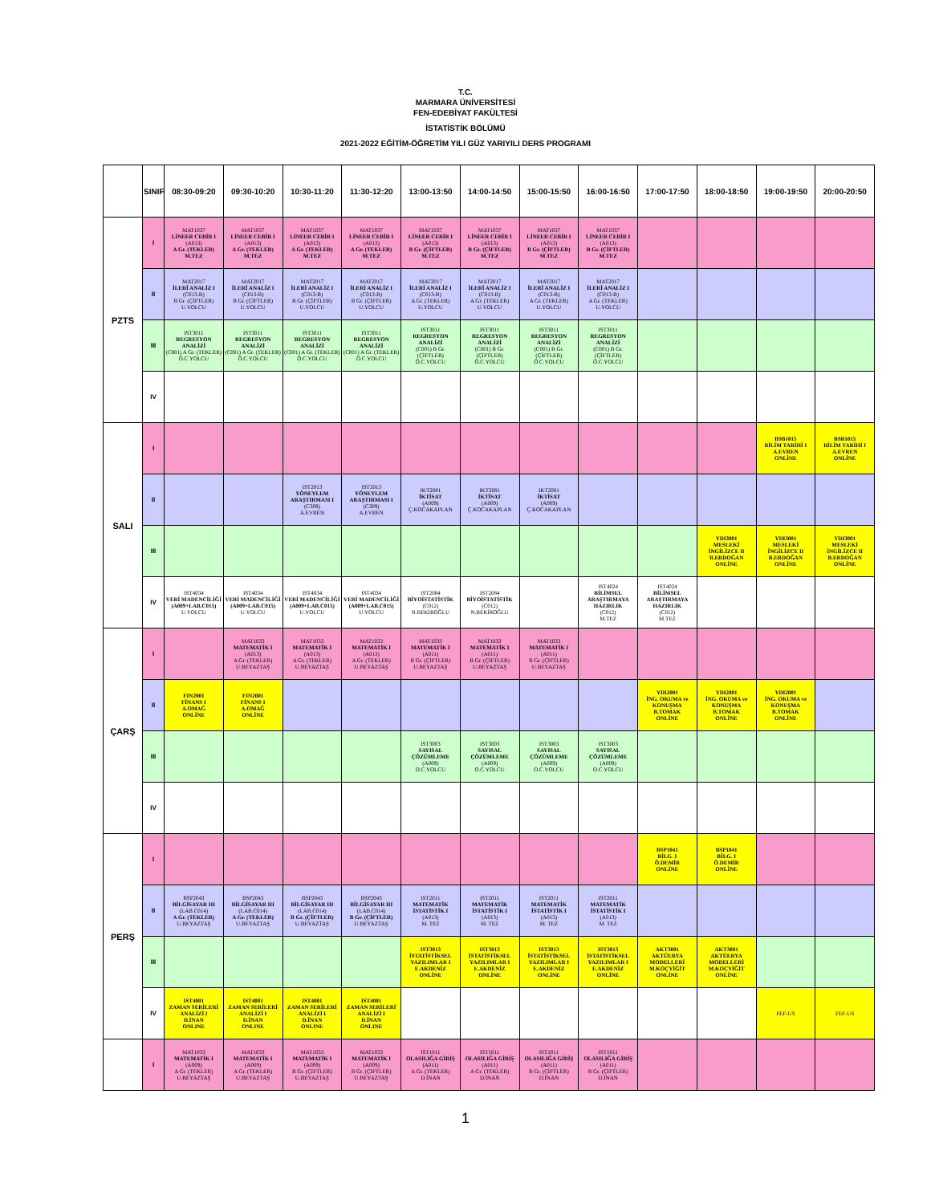T.C.
MARMARA ÜNİVERSİTESİ
FEN-EDEBİYAT FAKÜLTESİ
İSTATİSTİK BÖLÜMÜ
2021-2022 EĞİTİM-ÖĞRETİM YILI GÜZ YARIYILI DERS PROGRAMI
| | SINIF | 08:30-09:20 | 09:30-10:20 | 10:30-11:20 | 11:30-12:20 | 13:00-13:50 | 14:00-14:50 | 15:00-15:50 | 16:00-16:50 | 17:00-17:50 | 18:00-18:50 | 19:00-19:50 | 20:00-20:50 |
| --- | --- | --- | --- | --- | --- | --- | --- | --- | --- | --- | --- | --- | --- |
| PZTS | I | MAT1037 LİNEER CEBİR I (A013) A Gr. (TEKLER) M.TEZ | MAT1037 LİNEER CEBİR I (A013) A Gr. (TEKLER) M.TEZ | MAT1037 LİNEER CEBİR I (A013) A Gr. (TEKLER) M.TEZ | MAT1037 LİNEER CEBİR I (A013) A Gr. (TEKLER) M.TEZ | MAT1037 LİNEER CEBİR I (A013) B Gr. (ÇİFTLER) M.TEZ | MAT1037 LİNEER CEBİR I (A013) B Gr. (ÇİFTLER) M.TEZ | MAT1037 LİNEER CEBİR I (A013) B Gr. (ÇİFTLER) M.TEZ | MAT1037 LİNEER CEBİR I (A013) B Gr. (ÇİFTLER) M.TEZ | | | | |
| | II | MAT2017 İLERİ ANALİZ I (C013-B) B Gr. (ÇİFTLER) U.YOLCU | MAT2017 İLERİ ANALİZ I (C013-B) B Gr. (ÇİFTLER) U.YOLCU | MAT2017 İLERİ ANALİZ I (C013-B) B Gr. (ÇİFTLER) U.YOLCU | MAT2017 İLERİ ANALİZ I (C013-B) B Gr. (ÇİFTLER) U.YOLCU | MAT2017 İLERİ ANALİZ I (C013-B) A Gr. (TEKLER) U.YOLCU | MAT2017 İLERİ ANALİZ I (C013-B) A Gr. (TEKLER) U.YOLCU | MAT2017 İLERİ ANALİZ I (C013-B) A Gr. (TEKLER) U.YOLCU | MAT2017 İLERİ ANALİZ I (C013-B) A Gr. (TEKLER) U.YOLCU | | | | |
| | III | IST3011 REGRESYON ANALİZİ (C001) A Gr. (TEKLER) Ö.C.YOLCU | IST3011 REGRESYON ANALİZİ (C001) A Gr. (TEKLER) Ö.C.YOLCU | IST3011 REGRESYON ANALİZİ (C001) A Gr. (TEKLER) Ö.C.YOLCU | IST3011 REGRESYON ANALİZİ (C001) A Gr. (TEKLER) Ö.C.YOLCU | IST3011 REGRESYON ANALİZİ (C001) B Gr. (ÇİFTLER) Ö.C.YOLCU | IST3011 REGRESYON ANALİZİ (C001) B Gr. (ÇİFTLER) Ö.C.YOLCU | IST3011 REGRESYON ANALİZİ (C001) B Gr. (ÇİFTLER) Ö.C.YOLCU | IST3011 REGRESYON ANALİZİ (C001) B Gr. (ÇİFTLER) Ö.C.YOLCU | | | | |
| | IV | | | | | | | | | | | | |
| SALI | I | | | | | | | | | | | BSB1015 BİLİM TARİHİ I A.EVREN ONLİNE | BSB1015 BİLİM TARİHİ I A.EVREN ONLİNE |
| | II | | | IST2013 YÖNEYLEM ARAŞTIRMASI I (C309) A.EVREN | IST2013 YÖNEYLEM ARAŞTIRMASI I (C309) A.EVREN | IKT2081 İKTİSAT (A009) Ç.KOCAKAPLAN | IKT2081 İKTİSAT (A009) Ç.KOCAKAPLAN | IKT2081 İKTİSAT (A009) Ç.KOCAKAPLAN | | | | | |
| | III | | | | | | | | | | YDI3001 MESLEKİ İNGİLİZCE II B.ERDOĞAN ONLİNE | YDI3001 MESLEKİ İNGİLİZCE II B.ERDOĞAN ONLİNE | YDI3001 MESLEKİ İNGİLİZCE II B.ERDOĞAN ONLİNE |
| | IV | IST4034 VERİ MADENCİLİĞİ (A009+LAB.C015) U.YOLCU | IST4034 VERİ MADENCİLİĞİ (A009+LAB.C015) U.YOLCU | IST4034 VERİ MADENCİLİĞİ (A009+LAB.C015) U.YOLCU | IST4034 VERİ MADENCİLİĞİ (A009+LAB.C015) U.YOLCU | IST2084 BİYOİSTATİSTİK (C012) N.BEKİROĞLU | IST2084 BİYOİSTATİSTİK (C012) N.BEKİROĞLU | | IST4024 BİLİMSEL ARAŞTIRMAYA HAZIRLIK (C012) M.TEZ | IST4024 BİLİMSEL ARAŞTIRMAYA HAZIRLIK (C012) M.TEZ | | | |
| ÇARŞ | I | | MAT1033 MATEMATİK I (A013) A Gr. (TEKLER) U.BEYAZTAŞ | MAT1033 MATEMATİK I (A013) A Gr. (TEKLER) U.BEYAZTAŞ | MAT1033 MATEMATİK I (A013) A Gr. (TEKLER) U.BEYAZTAŞ | MAT1033 MATEMATİK I (A011) B Gr. (ÇİFTLER) U.BEYAZTAŞ | MAT1033 MATEMATİK I (A011) B Gr. (ÇİFTLER) U.BEYAZTAŞ | MAT1033 MATEMATİK I (A011) B Gr. (ÇİFTLER) U.BEYAZTAŞ | | | | | |
| | II | FIN2001 FİNANS I A.OMAĞ ONLİNE | FIN2001 FİNANS I A.OMAĞ ONLİNE | | | | | | | YDI2001 İNG. OKUMA ve KONUŞMA B.TOMAK ONLİNE | YDI2001 İNG. OKUMA ve KONUŞMA B.TOMAK ONLİNE | YDI2001 İNG. OKUMA ve KONUŞMA B.TOMAK ONLİNE | |
| | III | | | | | IST3003 SAYISAL ÇÖZÜMLEME (A009) O.C.YOLCU | IST3003 SAYISAL ÇÖZÜMLEME (A009) O.C.YOLCU | IST3003 SAYISAL ÇÖZÜMLEME (A009) O.C.YOLCU | IST3003 SAYISAL ÇÖZÜMLEME (A009) O.C.YOLCU | | | | |
| | IV | | | | | | | | | | | | |
| PERŞ | I | | | | | | | | | BSP1041 BİLG. I Ö.DEMİR ONLİNE | BSP1041 BİLG. I Ö.DEMİR ONLİNE | | |
| | II | BSP2043 BİLGİSAYAR III (LAB.C014) A Gr. (TEKLER) U.BEYAZTAŞ | BSP2043 BİLGİSAYAR III (LAB.C014) A Gr. (TEKLER) U.BEYAZTAŞ | BSP2043 BİLGİSAYAR III (LAB.C014) B Gr. (ÇİFTLER) U.BEYAZTAŞ | BSP2043 BİLGİSAYAR III (LAB.C014) B Gr. (ÇİFTLER) U.BEYAZTAŞ | IST2011 MATEMATİK İSTATİSTİK I (A013) M. TEZ | IST2011 MATEMATİK İSTATİSTİK I (A013) M. TEZ | IST2011 MATEMATİK İSTATİSTİK I (A013) M. TEZ | IST2011 MATEMATİK İSTATİSTİK I (A013) M. TEZ | | | | |
| | III | | | | | IST3013 İSTATİSTİKSEL YAZILIMLAR I E.AKDENİZ ONLİNE | IST3013 İSTATİSTİKSEL YAZILIMLAR I E.AKDENİZ ONLİNE | IST3013 İSTATİSTİKSEL YAZILIMLAR I E.AKDENİZ ONLİNE | IST3013 İSTATİSTİKSEL YAZILIMLAR I E.AKDENİZ ONLİNE | AKT3081 AKTÜERYA MODELLERİ M.KOÇYİĞİT ONLİNE | AKT3081 AKTÜERYA MODELLERİ M.KOÇYİĞİT ONLİNE | | |
| | IV | IST4001 ZAMAN SERİLERİ ANALİZİ I D.İNAN ONLINE | IST4001 ZAMAN SERİLERİ ANALİZİ I D.İNAN ONLINE | IST4001 ZAMAN SERİLERİ ANALİZİ I D.İNAN ONLINE | IST4001 ZAMAN SERİLERİ ANALİZİ I D.İNAN ONLINE | | | | | | | FEF-US | FEF-US |
| | I | MAT1033 MATEMATİK I (A009) A Gr. (TEKLER) U.BEYAZTAŞ | MAT1033 MATEMATİK I (A009) A Gr. (TEKLER) U.BEYAZTAŞ | MAT1033 MATEMATİK I (A009) B Gr. (ÇİFTLER) U.BEYAZTAŞ | MAT1033 MATEMATİK I (A009) B Gr. (ÇİFTLER) U.BEYAZTAŞ | IST1011 OLASILIĞA GİRİŞ (A011) A Gr. (TEKLER) D.İNAN | IST1011 OLASILIĞA GİRİŞ (A011) A Gr. (TEKLER) D.İNAN | IST1011 OLASILIĞA GİRİŞ (A011) B Gr. (ÇİFTLER) D.İNAN | IST1011 OLASILIĞA GİRİŞ (A011) B Gr. (ÇİFTLER) D.İNAN | | | | |
1